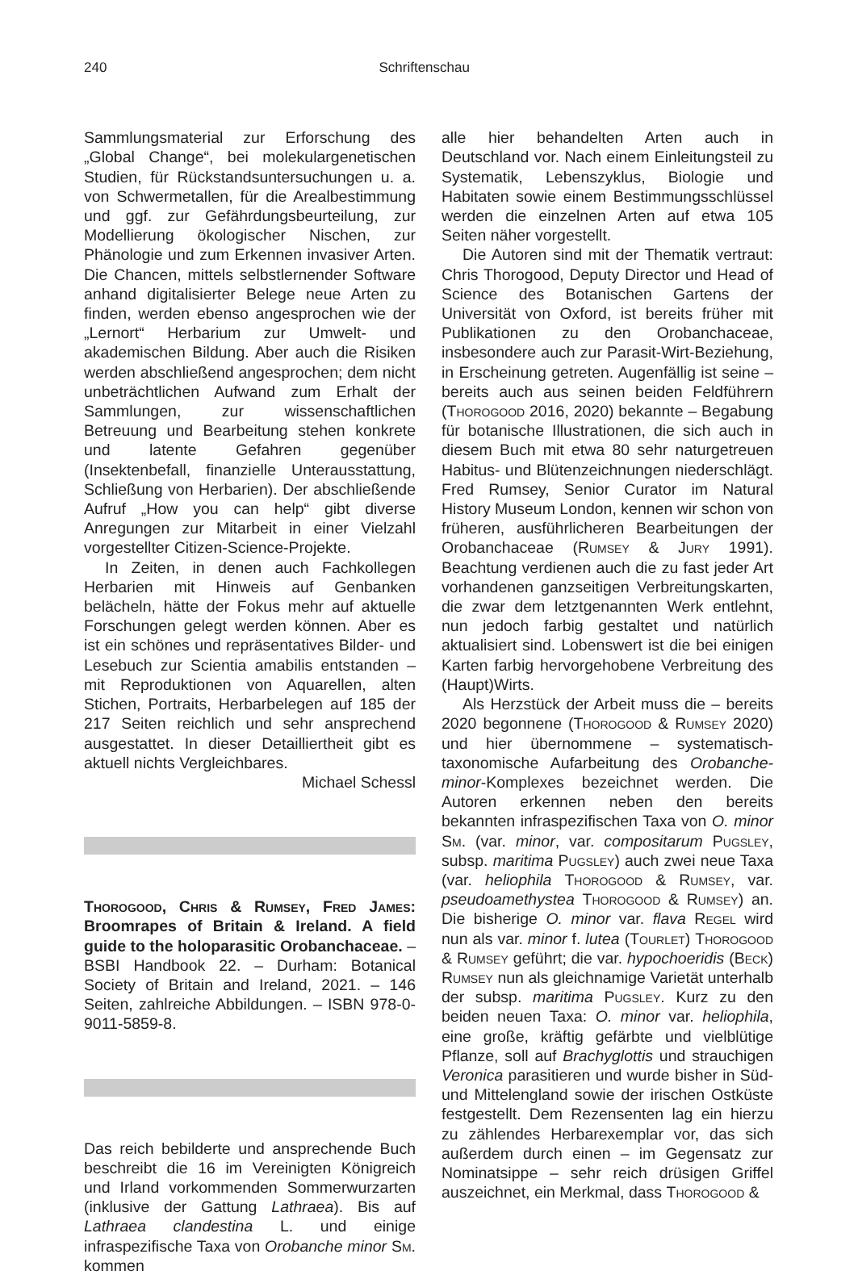240 Schriftenschau
Sammlungsmaterial zur Erforschung des „Global Change“, bei molekulargenetischen Studien, für Rückstandsuntersuchungen u. a. von Schwermetallen, für die Arealbestimmung und ggf. zur Gefährdungsbeurteilung, zur Modellierung ökologischer Nischen, zur Phänologie und zum Erkennen invasiver Arten. Die Chancen, mittels selbstlernender Software anhand digitalisierter Belege neue Arten zu finden, werden ebenso angesprochen wie der „Lernort“ Herbarium zur Umwelt- und akademischen Bildung. Aber auch die Risiken werden abschließend angesprochen; dem nicht unbeträchtlichen Aufwand zum Erhalt der Sammlungen, zur wissenschaftlichen Betreuung und Bearbeitung stehen konkrete und latente Gefahren gegenüber (Insektenbefall, finanzielle Unterausstattung, Schließung von Herbarien). Der abschließende Aufruf „How you can help“ gibt diverse Anregungen zur Mitarbeit in einer Vielzahl vorgestellter Citizen-Science-Projekte.
In Zeiten, in denen auch Fachkollegen Herbarien mit Hinweis auf Genbanken belächeln, hätte der Fokus mehr auf aktuelle Forschungen gelegt werden können. Aber es ist ein schönes und repräsentatives Bilder- und Lesebuch zur Scientia amabilis entstanden – mit Reproduktionen von Aquarellen, alten Stichen, Portraits, Herbarbelegen auf 185 der 217 Seiten reichlich und sehr ansprechend ausgestattet. In dieser Detailliertheit gibt es aktuell nichts Vergleichbares.
Michael Schessl
Thorogood, Chris & Rumsey, Fred James: Broomrapes of Britain & Ireland. A field guide to the holoparasitic Orobanchaceae. – BSBI Handbook 22. – Durham: Botanical Society of Britain and Ireland, 2021. – 146 Seiten, zahlreiche Abbildungen. – ISBN 978-0-9011-5859-8.
Das reich bebilderte und ansprechende Buch beschreibt die 16 im Vereinigten Königreich und Irland vorkommenden Sommerwurzarten (inklusive der Gattung Lathraea). Bis auf Lathraea clandestina L. und einige infraspezifische Taxa von Orobanche minor Sm. kommen
alle hier behandelten Arten auch in Deutschland vor. Nach einem Einleitungsteil zu Systematik, Lebenszyklus, Biologie und Habitaten sowie einem Bestimmungsschlüssel werden die einzelnen Arten auf etwa 105 Seiten näher vorgestellt.
Die Autoren sind mit der Thematik vertraut: Chris Thorogood, Deputy Director und Head of Science des Botanischen Gartens der Universität von Oxford, ist bereits früher mit Publikationen zu den Orobanchaceae, insbesondere auch zur Parasit-Wirt-Beziehung, in Erscheinung getreten. Augenfällig ist seine – bereits auch aus seinen beiden Feldführern (Thorogood 2016, 2020) bekannte – Begabung für botanische Illustrationen, die sich auch in diesem Buch mit etwa 80 sehr naturgetreuen Habitus- und Blütenzeichnungen niederschlägt. Fred Rumsey, Senior Curator im Natural History Museum London, kennen wir schon von früheren, ausführlicheren Bearbeitungen der Orobanchaceae (Rumsey & Jury 1991). Beachtung verdienen auch die zu fast jeder Art vorhandenen ganzseitigen Verbreitungskarten, die zwar dem letztgenannten Werk entlehnt, nun jedoch farbig gestaltet und natürlich aktualisiert sind. Lobenswert ist die bei einigen Karten farbig hervorgehobene Verbreitung des (Haupt)Wirts.
Als Herzstück der Arbeit muss die – bereits 2020 begonnene (Thorogood & Rumsey 2020) und hier übernommene – systematisch-taxonomische Aufarbeitung des Orobanche-minor-Komplexes bezeichnet werden. Die Autoren erkennen neben den bereits bekannten infraspezifischen Taxa von O. minor Sm. (var. minor, var. compositarum Pugsley, subsp. maritima Pugsley) auch zwei neue Taxa (var. heliophila Thorogood & Rumsey, var. pseudoamethystea Thorogood & Rumsey) an. Die bisherige O. minor var. flava Regel wird nun als var. minor f. lutea (Tourlet) Thorogood & Rumsey geführt; die var. hypochoeridis (Beck) Rumsey nun als gleichnamige Varietät unterhalb der subsp. maritima Pugsley. Kurz zu den beiden neuen Taxa: O. minor var. heliophila, eine große, kräftig gefärbte und vielblütige Pflanze, soll auf Brachyglottis und strauchigen Veronica parasitieren und wurde bisher in Süd- und Mittelengland sowie der irischen Ostküste festgestellt. Dem Rezensenten lag ein hierzu zu zählendes Herbarexemplar vor, das sich außerdem durch einen – im Gegensatz zur Nominatsippe – sehr reich drüsigen Griffel auszeichnet, ein Merkmal, dass Thorogood &